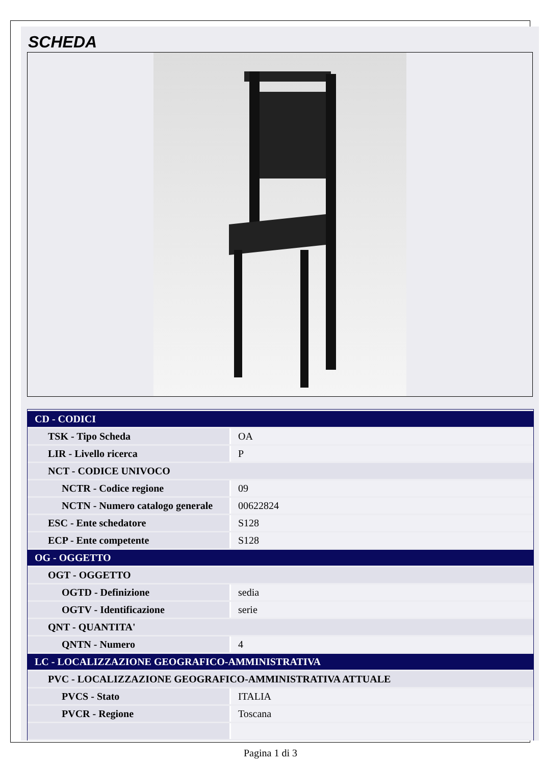SCHEDA
| CD - CODICI | |
| TSK - Tipo Scheda | OA |
| LIR - Livello ricerca | P |
| NCT - CODICE UNIVOCO | |
| NCTR - Codice regione | 09 |
| NCTN - Numero catalogo generale | 00622824 |
| ESC - Ente schedatore | S128 |
| ECP - Ente competente | S128 |
| OG - OGGETTO | |
| OGT - OGGETTO | |
| OGTD - Definizione | sedia |
| OGTV - Identificazione | serie |
| QNT - QUANTITA' | |
| QNTN - Numero | 4 |
| LC - LOCALIZZAZIONE GEOGRAFICO-AMMINISTRATIVA | |
| PVC - LOCALIZZAZIONE GEOGRAFICO-AMMINISTRATIVA ATTUALE | |
| PVCS - Stato | ITALIA |
| PVCR - Regione | Toscana |
Pagina 1 di 3